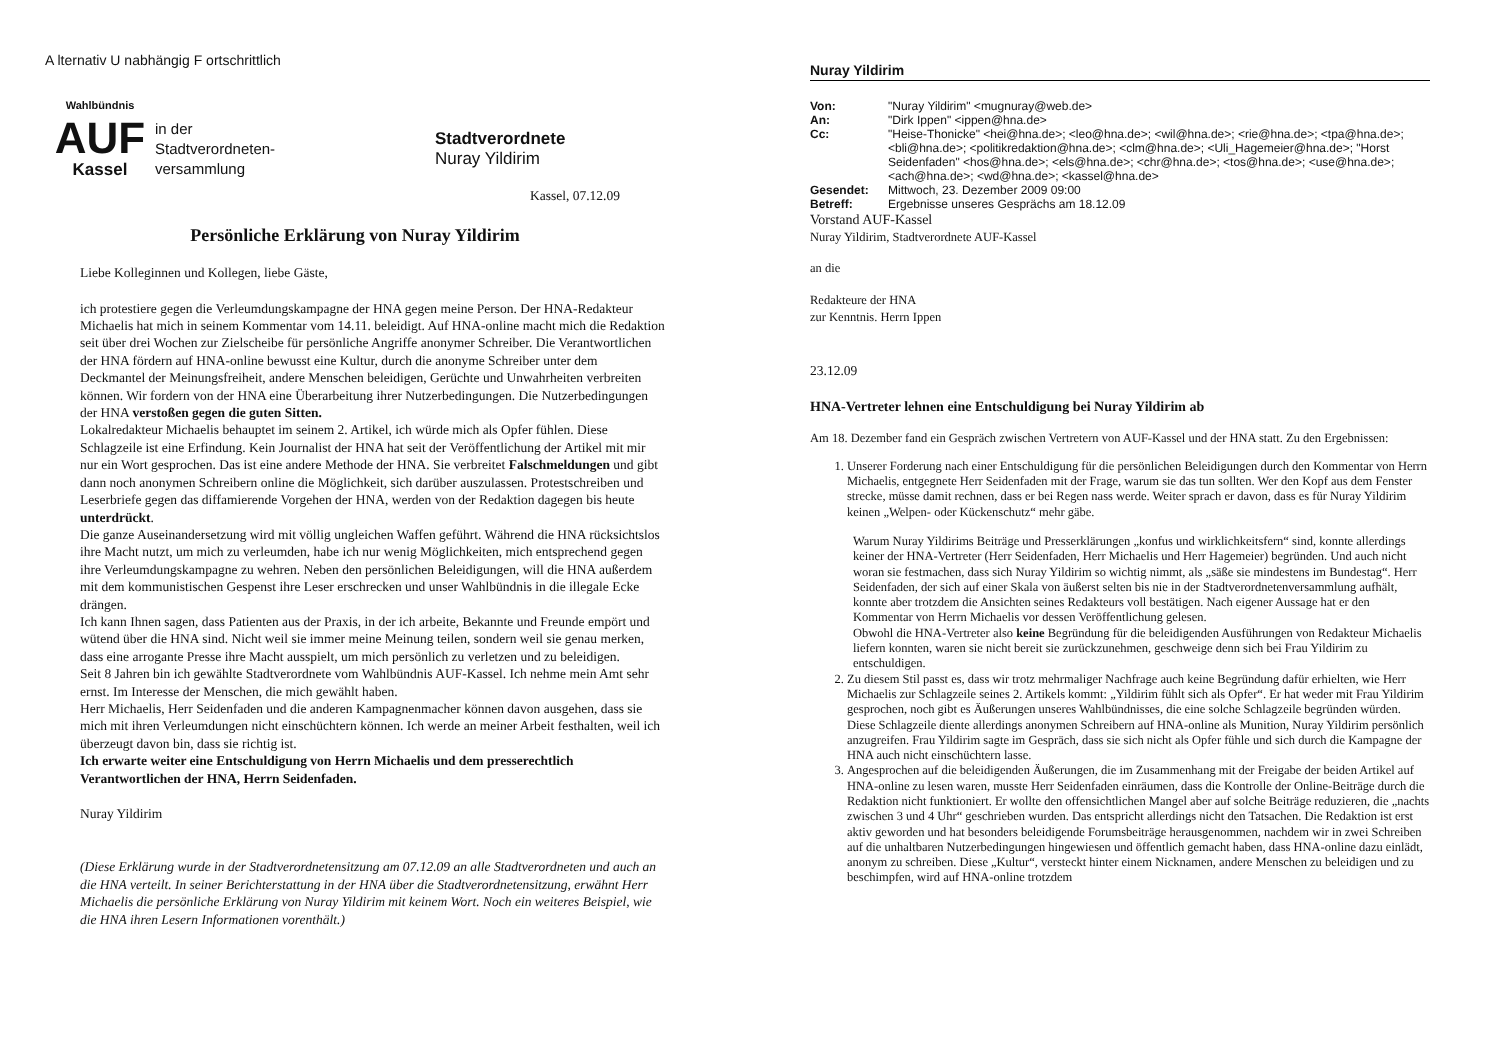A lternativ U nabhängig F ortschrittlich
Wahlbündnis
AUF
Kassel
in der
Stadtverordneten-
versammlung
Stadtverordnete
Nuray Yildirim
Kassel, 07.12.09
Persönliche Erklärung von Nuray Yildirim
Liebe Kolleginnen und Kollegen, liebe Gäste,
ich protestiere gegen die Verleumdungskampagne der HNA gegen meine Person. Der HNA-Redakteur Michaelis hat mich in seinem Kommentar vom 14.11. beleidigt. Auf HNA-online macht mich die Redaktion seit über drei Wochen zur Zielscheibe für persönliche Angriffe anonymer Schreiber. Die Verantwortlichen der HNA fördern auf HNA-online bewusst eine Kultur, durch die anonyme Schreiber unter dem Deckmantel der Meinungsfreiheit, andere Menschen beleidigen, Gerüchte und Unwahrheiten verbreiten können. Wir fordern von der HNA eine Überarbeitung ihrer Nutzerbedingungen. Die Nutzerbedingungen der HNA verstoßen gegen die guten Sitten.
Lokalredakteur Michaelis behauptet im seinem 2. Artikel, ich würde mich als Opfer fühlen. Diese Schlagzeile ist eine Erfindung. Kein Journalist der HNA hat seit der Veröffentlichung der Artikel mit mir nur ein Wort gesprochen. Das ist eine andere Methode der HNA. Sie verbreitet Falschmeldungen und gibt dann noch anonymen Schreibern online die Möglichkeit, sich darüber auszulassen. Protestschreiben und Leserbriefe gegen das diffamierende Vorgehen der HNA, werden von der Redaktion dagegen bis heute unterdrückt.
Die ganze Auseinandersetzung wird mit völlig ungleichen Waffen geführt. Während die HNA rücksichtslos ihre Macht nutzt, um mich zu verleumden, habe ich nur wenig Möglichkeiten, mich entsprechend gegen ihre Verleumdungskampagne zu wehren. Neben den persönlichen Beleidigungen, will die HNA außerdem mit dem kommunistischen Gespenst ihre Leser erschrecken und unser Wahlbündnis in die illegale Ecke drängen.
Ich kann Ihnen sagen, dass Patienten aus der Praxis, in der ich arbeite, Bekannte und Freunde empört und wütend über die HNA sind. Nicht weil sie immer meine Meinung teilen, sondern weil sie genau merken, dass eine arrogante Presse ihre Macht ausspielt, um mich persönlich zu verletzen und zu beleidigen.
Seit 8 Jahren bin ich gewählte Stadtverordnete vom Wahlbündnis AUF-Kassel. Ich nehme mein Amt sehr ernst. Im Interesse der Menschen, die mich gewählt haben.
Herr Michaelis, Herr Seidenfaden und die anderen Kampagnenmacher können davon ausgehen, dass sie mich mit ihren Verleumdungen nicht einschüchtern können. Ich werde an meiner Arbeit festhalten, weil ich überzeugt davon bin, dass sie richtig ist.
Ich erwarte weiter eine Entschuldigung von Herrn Michaelis und dem presserechtlich Verantwortlichen der HNA, Herrn Seidenfaden.
Nuray Yildirim
(Diese Erklärung wurde in der Stadtverordnetensitzung am 07.12.09 an alle Stadtverordneten und auch an die HNA verteilt. In seiner Berichterstattung in der HNA über die Stadtverordnetensitzung, erwähnt Herr Michaelis die persönliche Erklärung von Nuray Yildirim mit keinem Wort. Noch ein weiteres Beispiel, wie die HNA ihren Lesern Informationen vorenthält.)
Nuray Yildirim
| Von: | "Nuray Yildirim" <mugnuray@web.de> |
| An: | "Dirk Ippen" <ippen@hna.de> |
| Cc: | "Heise-Thonicke" <hei@hna.de>; <leo@hna.de>; <wil@hna.de>; <rie@hna.de>; <tpa@hna.de>; <bli@hna.de>; <politikredaktion@hna.de>; <clm@hna.de>; <Uli_Hagemeier@hna.de>; "Horst Seidenfaden" <hos@hna.de>; <els@hna.de>; <chr@hna.de>; <tos@hna.de>; <use@hna.de>; <ach@hna.de>; <wd@hna.de>; <kassel@hna.de> |
| Gesendet: | Mittwoch, 23. Dezember 2009 09:00 |
| Betreff: | Ergebnisse unseres Gesprächs am 18.12.09 |
Vorstand AUF-Kassel
Nuray Yildirim, Stadtverordnete AUF-Kassel
an die
Redakteure der HNA
zur Kenntnis. Herrn Ippen
23.12.09
HNA-Vertreter lehnen eine Entschuldigung bei Nuray Yildirim ab
Am 18. Dezember fand ein Gespräch zwischen Vertretern von AUF-Kassel und der HNA statt. Zu den Ergebnissen:
1. Unserer Forderung nach einer Entschuldigung für die persönlichen Beleidigungen durch den Kommentar von Herrn Michaelis, entgegnete Herr Seidenfaden mit der Frage, warum sie das tun sollten. Wer den Kopf aus dem Fenster strecke, müsse damit rechnen, dass er bei Regen nass werde. Weiter sprach er davon, dass es für Nuray Yildirim keinen „Welpen- oder Kückenschutz“ mehr gäbe.
Warum Nuray Yildirims Beiträge und Presserklärungen „konfus und wirklichkeitsfern“ sind, konnte allerdings keiner der HNA-Vertreter (Herr Seidenfaden, Herr Michaelis und Herr Hagemeier) begründen. Und auch nicht woran sie festmachen, dass sich Nuray Yildirim so wichtig nimmt, als „säße sie mindestens im Bundestag“. Herr Seidenfaden, der sich auf einer Skala von äußerst selten bis nie in der Stadtverordnetenversammlung aufhält, konnte aber trotzdem die Ansichten seines Redakteurs voll bestätigen. Nach eigener Aussage hat er den Kommentar von Herrn Michaelis vor dessen Veröffentlichung gelesen.
Obwohl die HNA-Vertreter also keine Begründung für die beleidigenden Ausführungen von Redakteur Michaelis liefern konnten, waren sie nicht bereit sie zurückzunehmen, geschweige denn sich bei Frau Yildirim zu entschuldigen.
2. Zu diesem Stil passt es, dass wir trotz mehrmaliger Nachfrage auch keine Begründung dafür erhielten, wie Herr Michaelis zur Schlagzeile seines 2. Artikels kommt: „Yildirim fühlt sich als Opfer“. Er hat weder mit Frau Yildirim gesprochen, noch gibt es Äußerungen unseres Wahlbündnisses, die eine solche Schlagzeile begründen würden. Diese Schlagzeile diente allerdings anonymen Schreibern auf HNA-online als Munition, Nuray Yildirim persönlich anzugreifen. Frau Yildirim sagte im Gespräch, dass sie sich nicht als Opfer fühle und sich durch die Kampagne der HNA auch nicht einschüchtern lasse.
3. Angesprochen auf die beleidigenden Äußerungen, die im Zusammenhang mit der Freigabe der beiden Artikel auf HNA-online zu lesen waren, musste Herr Seidenfaden einräumen, dass die Kontrolle der Online-Beiträge durch die Redaktion nicht funktioniert. Er wollte den offensichtlichen Mangel aber auf solche Beiträge reduzieren, die „nachts zwischen 3 und 4 Uhr“ geschrieben wurden. Das entspricht allerdings nicht den Tatsachen. Die Redaktion ist erst aktiv geworden und hat besonders beleidigende Forumsbeiträge herausgenommen, nachdem wir in zwei Schreiben auf die unhaltbaren Nutzerbedingungen hingewiesen und öffentlich gemacht haben, dass HNA-online dazu einlädt, anonym zu schreiben. Diese „Kultur“, versteckt hinter einem Nicknamen, andere Menschen zu beleidigen und zu beschimpfen, wird auf HNA-online trotzdem